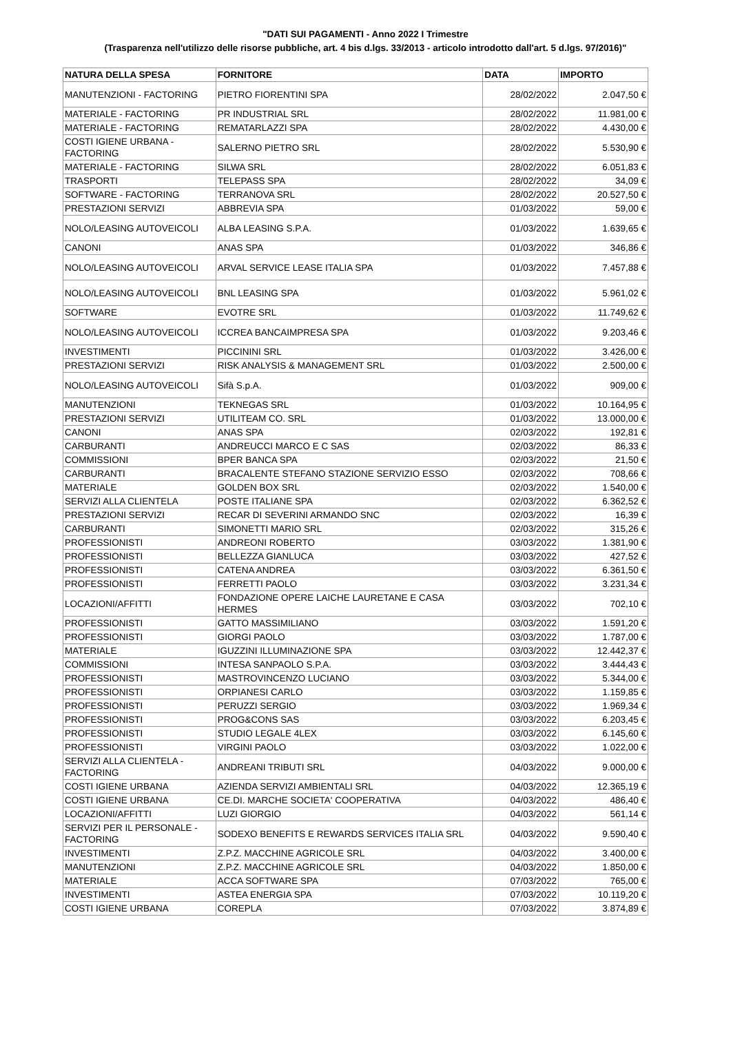"DATI SUI PAGAMENTI - Anno 2022 I Trimestre
(Trasparenza nell'utilizzo delle risorse pubbliche, art. 4 bis d.lgs. 33/2013 - articolo introdotto dall'art. 5 d.lgs. 97/2016)"
| NATURA DELLA SPESA | FORNITORE | DATA | IMPORTO |
| --- | --- | --- | --- |
| MANUTENZIONI - FACTORING | PIETRO FIORENTINI SPA | 28/02/2022 | 2.047,50 € |
| MATERIALE - FACTORING | PR INDUSTRIAL SRL | 28/02/2022 | 11.981,00 € |
| MATERIALE - FACTORING | REMATARLAZZI SPA | 28/02/2022 | 4.430,00 € |
| COSTI IGIENE URBANA - FACTORING | SALERNO PIETRO SRL | 28/02/2022 | 5.530,90 € |
| MATERIALE - FACTORING | SILWA SRL | 28/02/2022 | 6.051,83 € |
| TRASPORTI | TELEPASS SPA | 28/02/2022 | 34,09 € |
| SOFTWARE - FACTORING | TERRANOVA SRL | 28/02/2022 | 20.527,50 € |
| PRESTAZIONI SERVIZI | ABBREVIA SPA | 01/03/2022 | 59,00 € |
| NOLO/LEASING AUTOVEICOLI | ALBA LEASING S.P.A. | 01/03/2022 | 1.639,65 € |
| CANONI | ANAS SPA | 01/03/2022 | 346,86 € |
| NOLO/LEASING AUTOVEICOLI | ARVAL SERVICE LEASE ITALIA SPA | 01/03/2022 | 7.457,88 € |
| NOLO/LEASING AUTOVEICOLI | BNL LEASING SPA | 01/03/2022 | 5.961,02 € |
| SOFTWARE | EVOTRE SRL | 01/03/2022 | 11.749,62 € |
| NOLO/LEASING AUTOVEICOLI | ICCREA BANCAIMPRESA SPA | 01/03/2022 | 9.203,46 € |
| INVESTIMENTI | PICCININI SRL | 01/03/2022 | 3.426,00 € |
| PRESTAZIONI SERVIZI | RISK ANALYSIS & MANAGEMENT SRL | 01/03/2022 | 2.500,00 € |
| NOLO/LEASING AUTOVEICOLI | Sifà S.p.A. | 01/03/2022 | 909,00 € |
| MANUTENZIONI | TEKNEGAS SRL | 01/03/2022 | 10.164,95 € |
| PRESTAZIONI SERVIZI | UTILITEAM CO. SRL | 01/03/2022 | 13.000,00 € |
| CANONI | ANAS SPA | 02/03/2022 | 192,81 € |
| CARBURANTI | ANDREUCCI MARCO E C SAS | 02/03/2022 | 86,33 € |
| COMMISSIONI | BPER BANCA SPA | 02/03/2022 | 21,50 € |
| CARBURANTI | BRACALENTE STEFANO STAZIONE SERVIZIO ESSO | 02/03/2022 | 708,66 € |
| MATERIALE | GOLDEN BOX SRL | 02/03/2022 | 1.540,00 € |
| SERVIZI ALLA CLIENTELA | POSTE ITALIANE SPA | 02/03/2022 | 6.362,52 € |
| PRESTAZIONI SERVIZI | RECAR DI SEVERINI ARMANDO SNC | 02/03/2022 | 16,39 € |
| CARBURANTI | SIMONETTI MARIO SRL | 02/03/2022 | 315,26 € |
| PROFESSIONISTI | ANDREONI ROBERTO | 03/03/2022 | 1.381,90 € |
| PROFESSIONISTI | BELLEZZA GIANLUCA | 03/03/2022 | 427,52 € |
| PROFESSIONISTI | CATENA ANDREA | 03/03/2022 | 6.361,50 € |
| PROFESSIONISTI | FERRETTI PAOLO | 03/03/2022 | 3.231,34 € |
| LOCAZIONI/AFFITTI | FONDAZIONE OPERE LAICHE LAURETANE E CASA HERMES | 03/03/2022 | 702,10 € |
| PROFESSIONISTI | GATTO MASSIMILIANO | 03/03/2022 | 1.591,20 € |
| PROFESSIONISTI | GIORGI PAOLO | 03/03/2022 | 1.787,00 € |
| MATERIALE | IGUZZINI ILLUMINAZIONE SPA | 03/03/2022 | 12.442,37 € |
| COMMISSIONI | INTESA SANPAOLO S.P.A. | 03/03/2022 | 3.444,43 € |
| PROFESSIONISTI | MASTROVINCENZO LUCIANO | 03/03/2022 | 5.344,00 € |
| PROFESSIONISTI | ORPIANESI CARLO | 03/03/2022 | 1.159,85 € |
| PROFESSIONISTI | PERUZZI SERGIO | 03/03/2022 | 1.969,34 € |
| PROFESSIONISTI | PROG&CONS SAS | 03/03/2022 | 6.203,45 € |
| PROFESSIONISTI | STUDIO LEGALE 4LEX | 03/03/2022 | 6.145,60 € |
| PROFESSIONISTI | VIRGINI PAOLO | 03/03/2022 | 1.022,00 € |
| SERVIZI ALLA CLIENTELA - FACTORING | ANDREANI TRIBUTI SRL | 04/03/2022 | 9.000,00 € |
| COSTI IGIENE URBANA | AZIENDA SERVIZI AMBIENTALI SRL | 04/03/2022 | 12.365,19 € |
| COSTI IGIENE URBANA | CE.DI. MARCHE SOCIETA' COOPERATIVA | 04/03/2022 | 486,40 € |
| LOCAZIONI/AFFITTI | LUZI GIORGIO | 04/03/2022 | 561,14 € |
| SERVIZI PER IL PERSONALE - FACTORING | SODEXO BENEFITS E REWARDS SERVICES ITALIA SRL | 04/03/2022 | 9.590,40 € |
| INVESTIMENTI | Z.P.Z. MACCHINE AGRICOLE SRL | 04/03/2022 | 3.400,00 € |
| MANUTENZIONI | Z.P.Z. MACCHINE AGRICOLE SRL | 04/03/2022 | 1.850,00 € |
| MATERIALE | ACCA SOFTWARE SPA | 07/03/2022 | 765,00 € |
| INVESTIMENTI | ASTEA ENERGIA SPA | 07/03/2022 | 10.119,20 € |
| COSTI IGIENE URBANA | COREPLA | 07/03/2022 | 3.874,89 € |